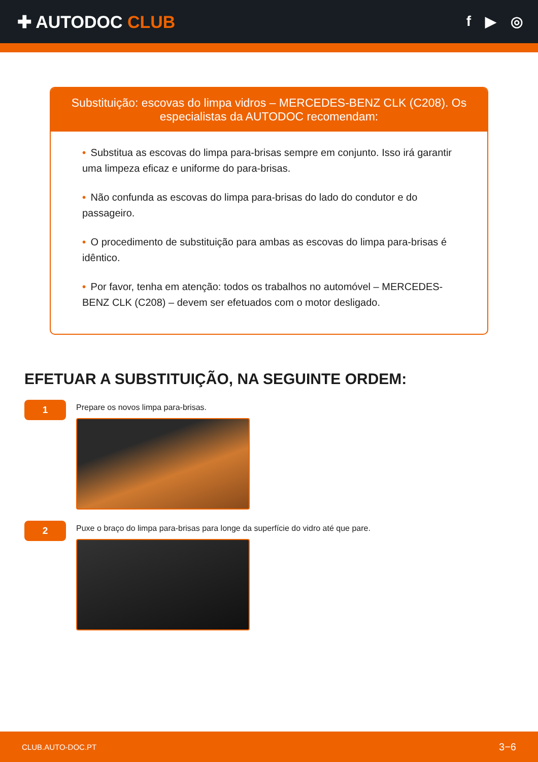✚ AUTODOC CLUB
f ▶ ◎
Substituição: escovas do limpa vidros – MERCEDES-BENZ CLK (C208). Os especialistas da AUTODOC recomendam:
• Substitua as escovas do limpa para-brisas sempre em conjunto. Isso irá garantir uma limpeza eficaz e uniforme do para-brisas.
• Não confunda as escovas do limpa para-brisas do lado do condutor e do passageiro.
• O procedimento de substituição para ambas as escovas do limpa para-brisas é idêntico.
• Por favor, tenha em atenção: todos os trabalhos no automóvel – MERCEDES-BENZ CLK (C208) – devem ser efetuados com o motor desligado.
EFETUAR A SUBSTITUIÇÃO, NA SEGUINTE ORDEM:
1
Prepare os novos limpa para-brisas.
2
Puxe o braço do limpa para-brisas para longe da superfície do vidro até que pare.
CLUB.AUTO-DOC.PT 3−6